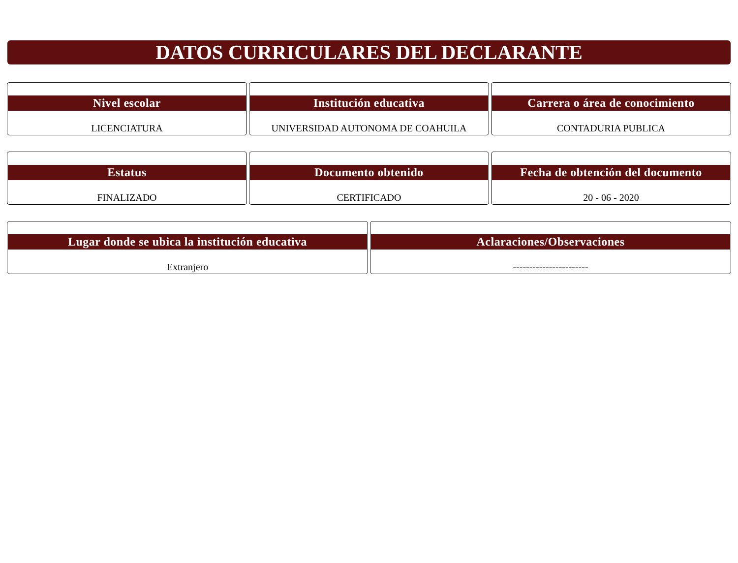DATOS CURRICULARES DEL DECLARANTE
Nivel escolar
LICENCIATURA
Institución educativa
UNIVERSIDAD AUTONOMA DE COAHUILA
Carrera o área de conocimiento
CONTADURIA PUBLICA
Estatus
FINALIZADO
Documento obtenido
CERTIFICADO
Fecha de obtención del documento
20 - 06 - 2020
Lugar donde se ubica la institución educativa
Extranjero
Aclaraciones/Observaciones
-----------------------